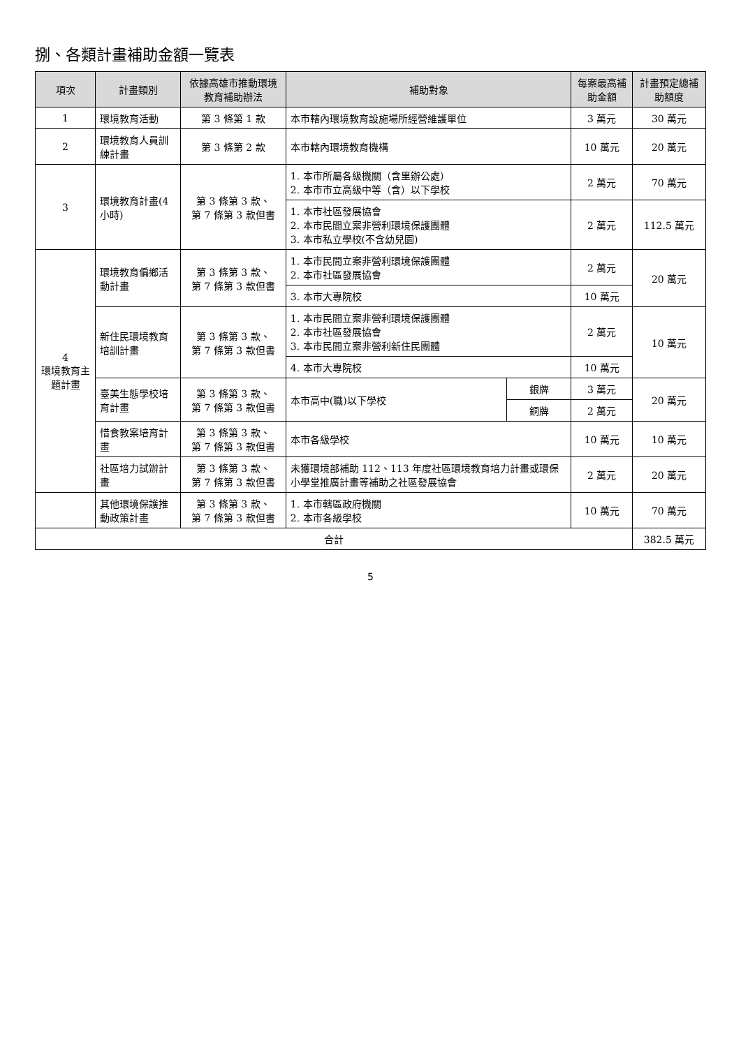捌、各類計畫補助金額一覽表
| 項次 | 計畫類別 | 依據高雄市推動環境教育補助辦法 | 補助對象 | | 每案最高補助金額 | 計畫預定總補助額度 |
| --- | --- | --- | --- | --- | --- | --- |
| 1 | 環境教育活動 | 第 3 條第 1 款 | 本市轄內環境教育設施場所經營維護單位 | | 3 萬元 | 30 萬元 |
| 2 | 環境教育人員訓練計畫 | 第 3 條第 2 款 | 本市轄內環境教育機構 | | 10 萬元 | 20 萬元 |
| 3 | 環境教育計畫(4 小時) | 第 3 條第 3 款、 第 7 條第 3 款但書 | 1. 本市所屬各級機關（含里辦公處） 2. 本市市立高級中等（含）以下學校 | | 2 萬元 | 70 萬元 |
| | | | 1. 本市社區發展協會 2. 本市民間立案非營利環境保護團體 3. 本市私立學校(不含幼兒園) | | 2 萬元 | 112.5 萬元 |
| 4 環境教育主題計畫 | 環境教育偏鄉活動計畫 | 第 3 條第 3 款、 第 7 條第 3 款但書 | 1. 本市民間立案非營利環境保護團體 2. 本市社區發展協會 | | 2 萬元 | 20 萬元 |
| | | | 3. 本市大專院校 | | 10 萬元 | |
| | 新住民環境教育培訓計畫 | 第 3 條第 3 款、 第 7 條第 3 款但書 | 1. 本市民間立案非營利環境保護團體 2. 本市社區發展協會 3. 本市民間立案非營利新住民團體 | | 2 萬元 | 10 萬元 |
| | | | 4. 本市大專院校 | | 10 萬元 | |
| | 臺美生態學校培育計畫 | 第 3 條第 3 款、 第 7 條第 3 款但書 | 本市高中(職)以下學校 | 銀牌 | 3 萬元 | 20 萬元 |
| | | | | 銅牌 | 2 萬元 | |
| | 惜食教案培育計畫 | 第 3 條第 3 款、 第 7 條第 3 款但書 | 本市各級學校 | | 10 萬元 | 10 萬元 |
| | 社區培力試辦計畫 | 第 3 條第 3 款、 第 7 條第 3 款但書 | 未獲環境部補助 112、113 年度社區環境教育培力計畫或環保小學堂推廣計畫等補助之社區發展協會 | | 2 萬元 | 20 萬元 |
| | 其他環境保護推動政策計畫 | 第 3 條第 3 款、 第 7 條第 3 款但書 | 1. 本市轄區政府機關 2. 本市各級學校 | | 10 萬元 | 70 萬元 |
| 合計 | | | | | | 382.5 萬元 |
5